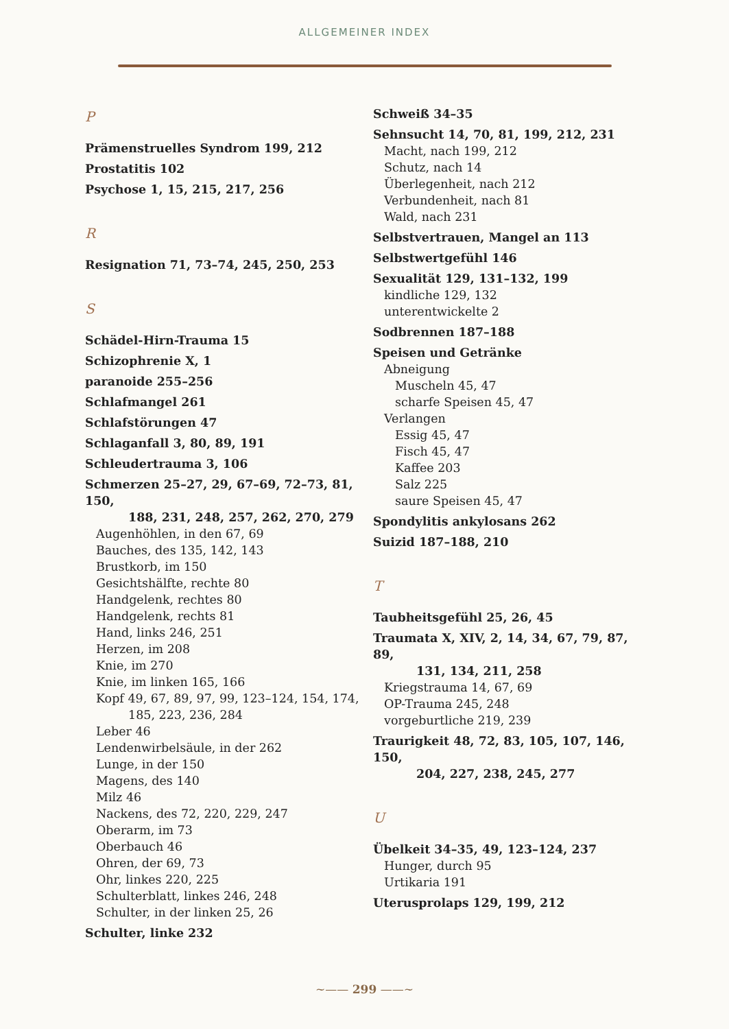ALLGEMEINER INDEX
P
Prämenstruelles Syndrom 199, 212
Prostatitis 102
Psychose 1, 15, 215, 217, 256
R
Resignation 71, 73–74, 245, 250, 253
S
Schädel-Hirn-Trauma 15
Schizophrenie X, 1
paranoide 255–256
Schlafmangel 261
Schlafstörungen 47
Schlaganfall 3, 80, 89, 191
Schleudertrauma 3, 106
Schmerzen 25–27, 29, 67–69, 72–73, 81, 150,
188, 231, 248, 257, 262, 270, 279
Augenhöhlen, in den 67, 69
Bauches, des 135, 142, 143
Brustkorb, im 150
Gesichtshälfte, rechte 80
Handgelenk, rechtes 80
Handgelenk, rechts 81
Hand, links 246, 251
Herzen, im 208
Knie, im 270
Knie, im linken 165, 166
Kopf 49, 67, 89, 97, 99, 123–124, 154, 174,
185, 223, 236, 284
Leber 46
Lendenwirbelsäule, in der 262
Lunge, in der 150
Magens, des 140
Milz 46
Nackens, des 72, 220, 229, 247
Oberarm, im 73
Oberbauch 46
Ohren, der 69, 73
Ohr, linkes 220, 225
Schulterblatt, linkes 246, 248
Schulter, in der linken 25, 26
Schulter, linke 232
Schweiß 34–35
Sehnsucht 14, 70, 81, 199, 212, 231
Macht, nach 199, 212
Schutz, nach 14
Überlegenheit, nach 212
Verbundenheit, nach 81
Wald, nach 231
Selbstvertrauen, Mangel an 113
Selbstwertgefühl 146
Sexualität 129, 131–132, 199
kindliche 129, 132
unterentwickelte 2
Sodbrennen 187–188
Speisen und Getränke
Abneigung
Muscheln 45, 47
scharfe Speisen 45, 47
Verlangen
Essig 45, 47
Fisch 45, 47
Kaffee 203
Salz 225
saure Speisen 45, 47
Spondylitis ankylosans 262
Suizid 187–188, 210
T
Taubheitsgefühl 25, 26, 45
Traumata X, XIV, 2, 14, 34, 67, 79, 87, 89,
131, 134, 211, 258
Kriegstrauma 14, 67, 69
OP-Trauma 245, 248
vorgeburtliche 219, 239
Traurigkeit 48, 72, 83, 105, 107, 146, 150,
204, 227, 238, 245, 277
U
Übelkeit 34–35, 49, 123–124, 237
Hunger, durch 95
Urtikaria 191
Uterusprolaps 129, 199, 212
~—— 299 ——~